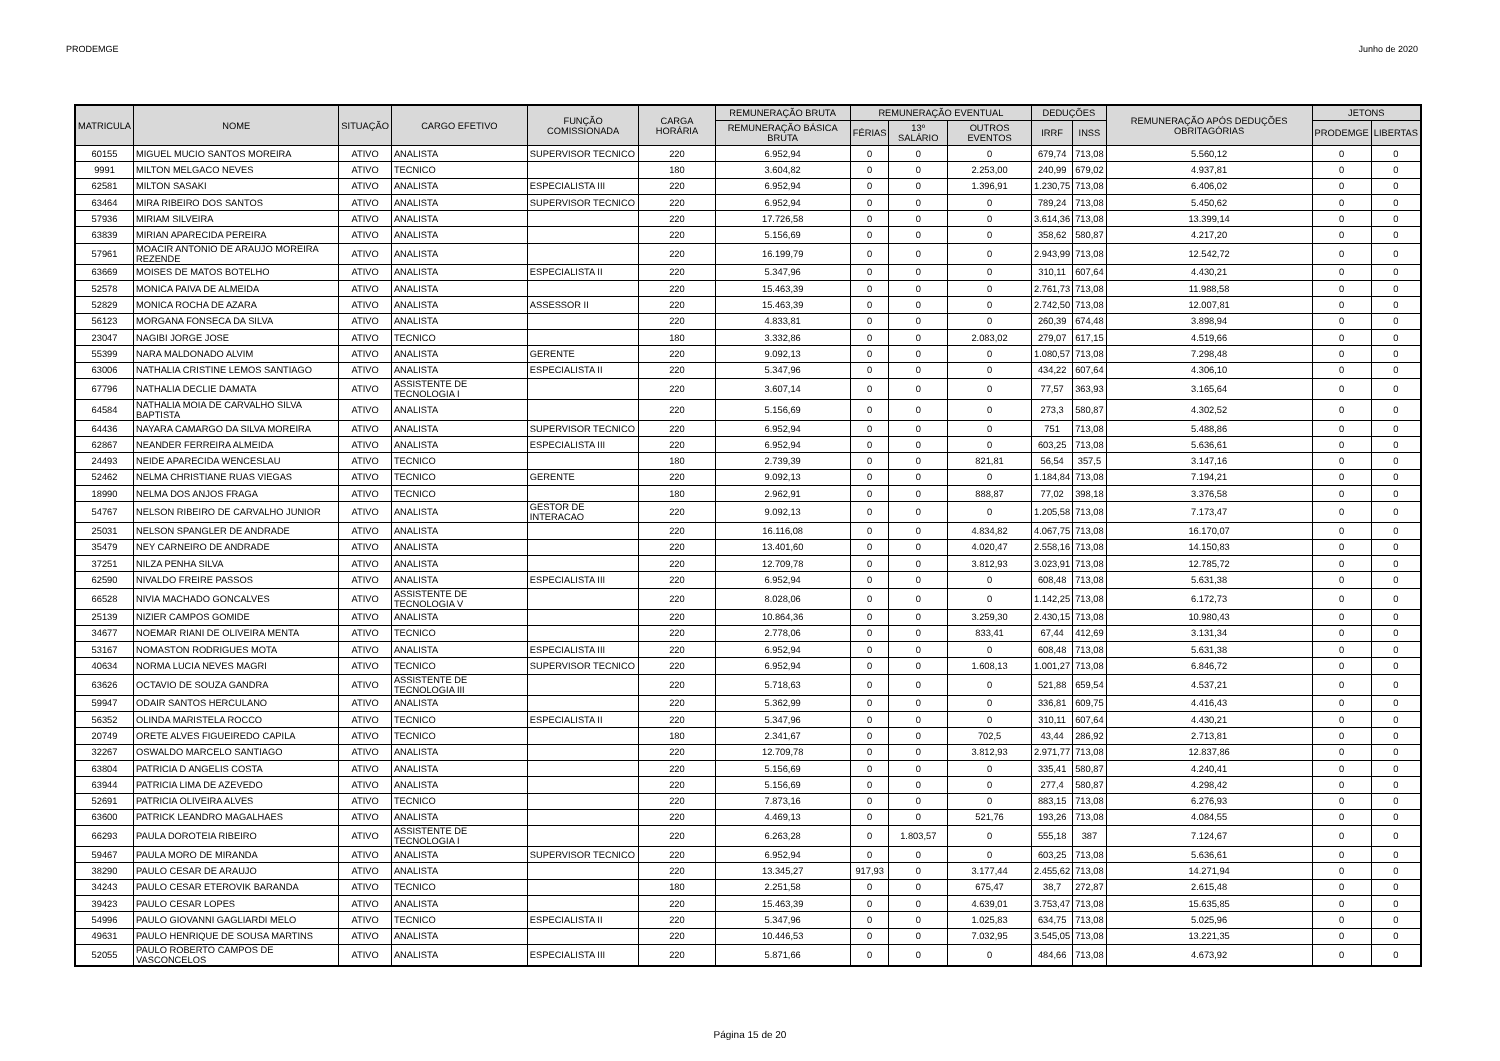PRODEMGE Junho de 2020
| MATRICULA | NOME | SITUAÇÃO | CARGO EFETIVO | FUNÇÃO COMISSIONADA | CARGA HORÁRIA | REMUNERAÇÃO BRUTA | REMUNERAÇÃO EVENTUAL | | | DEDUÇÕES | | REMUNERAÇÃO APÓS DEDUÇÕES OBRITAGÓRIAS | JETONS | |
| --- | --- | --- | --- | --- | --- | --- | --- | --- | --- | --- | --- | --- | --- | --- |
| | | | | | | REMUNERAÇÃO BÁSICA BRUTA | FÉRIAS | 13º SALÁRIO | OUTROS EVENTOS | IRRF | INSS | | PRODEMGE | LIBERTAS |
| 60155 | MIGUEL MUCIO SANTOS MOREIRA | ATIVO | ANALISTA | SUPERVISOR TECNICO | 220 | 6.952,94 | 0 | 0 | 0 | 679,74 | 713,08 | 5.560,12 | 0 | 0 |
| 9991 | MILTON MELGACO NEVES | ATIVO | TECNICO | | 180 | 3.604,82 | 0 | 0 | 2.253,00 | 240,99 | 679,02 | 4.937,81 | 0 | 0 |
| 62581 | MILTON SASAKI | ATIVO | ANALISTA | ESPECIALISTA III | 220 | 6.952,94 | 0 | 0 | 1.396,91 | 1.230,75 | 713,08 | 6.406,02 | 0 | 0 |
| 63464 | MIRA RIBEIRO DOS SANTOS | ATIVO | ANALISTA | SUPERVISOR TECNICO | 220 | 6.952,94 | 0 | 0 | 0 | 789,24 | 713,08 | 5.450,62 | 0 | 0 |
| 57936 | MIRIAM SILVEIRA | ATIVO | ANALISTA | | 220 | 17.726,58 | 0 | 0 | 0 | 3.614,36 | 713,08 | 13.399,14 | 0 | 0 |
| 63839 | MIRIAN APARECIDA PEREIRA | ATIVO | ANALISTA | | 220 | 5.156,69 | 0 | 0 | 0 | 358,62 | 580,87 | 4.217,20 | 0 | 0 |
| 57961 | MOACIR ANTONIO DE ARAUJO MOREIRA REZENDE | ATIVO | ANALISTA | | 220 | 16.199,79 | 0 | 0 | 0 | 2.943,99 | 713,08 | 12.542,72 | 0 | 0 |
| 63669 | MOISES DE MATOS BOTELHO | ATIVO | ANALISTA | ESPECIALISTA II | 220 | 5.347,96 | 0 | 0 | 0 | 310,11 | 607,64 | 4.430,21 | 0 | 0 |
| 52578 | MONICA PAIVA DE ALMEIDA | ATIVO | ANALISTA | | 220 | 15.463,39 | 0 | 0 | 0 | 2.761,73 | 713,08 | 11.988,58 | 0 | 0 |
| 52829 | MONICA ROCHA DE AZARA | ATIVO | ANALISTA | ASSESSOR II | 220 | 15.463,39 | 0 | 0 | 0 | 2.742,50 | 713,08 | 12.007,81 | 0 | 0 |
| 56123 | MORGANA FONSECA DA SILVA | ATIVO | ANALISTA | | 220 | 4.833,81 | 0 | 0 | 0 | 260,39 | 674,48 | 3.898,94 | 0 | 0 |
| 23047 | NAGIBI JORGE JOSE | ATIVO | TECNICO | | 180 | 3.332,86 | 0 | 0 | 2.083,02 | 279,07 | 617,15 | 4.519,66 | 0 | 0 |
| 55399 | NARA MALDONADO ALVIM | ATIVO | ANALISTA | GERENTE | 220 | 9.092,13 | 0 | 0 | 0 | 1.080,57 | 713,08 | 7.298,48 | 0 | 0 |
| 63006 | NATHALIA CRISTINE LEMOS SANTIAGO | ATIVO | ANALISTA | ESPECIALISTA II | 220 | 5.347,96 | 0 | 0 | 0 | 434,22 | 607,64 | 4.306,10 | 0 | 0 |
| 67796 | NATHALIA DECLIE DAMATA | ATIVO | ASSISTENTE DE TECNOLOGIA I | | 220 | 3.607,14 | 0 | 0 | 0 | 77,57 | 363,93 | 3.165,64 | 0 | 0 |
| 64584 | NATHALIA MOIA DE CARVALHO SILVA BAPTISTA | ATIVO | ANALISTA | | 220 | 5.156,69 | 0 | 0 | 0 | 273,3 | 580,87 | 4.302,52 | 0 | 0 |
| 64436 | NAYARA CAMARGO DA SILVA MOREIRA | ATIVO | ANALISTA | SUPERVISOR TECNICO | 220 | 6.952,94 | 0 | 0 | 0 | 751 | 713,08 | 5.488,86 | 0 | 0 |
| 62867 | NEANDER FERREIRA ALMEIDA | ATIVO | ANALISTA | ESPECIALISTA III | 220 | 6.952,94 | 0 | 0 | 0 | 603,25 | 713,08 | 5.636,61 | 0 | 0 |
| 24493 | NEIDE APARECIDA WENCESLAU | ATIVO | TECNICO | | 180 | 2.739,39 | 0 | 0 | 821,81 | 56,54 | 357,5 | 3.147,16 | 0 | 0 |
| 52462 | NELMA CHRISTIANE RUAS VIEGAS | ATIVO | TECNICO | GERENTE | 220 | 9.092,13 | 0 | 0 | 0 | 1.184,84 | 713,08 | 7.194,21 | 0 | 0 |
| 18990 | NELMA DOS ANJOS FRAGA | ATIVO | TECNICO | | 180 | 2.962,91 | 0 | 0 | 888,87 | 77,02 | 398,18 | 3.376,58 | 0 | 0 |
| 54767 | NELSON RIBEIRO DE CARVALHO JUNIOR | ATIVO | ANALISTA | GESTOR DE INTERACAO | 220 | 9.092,13 | 0 | 0 | 0 | 1.205,58 | 713,08 | 7.173,47 | 0 | 0 |
| 25031 | NELSON SPANGLER DE ANDRADE | ATIVO | ANALISTA | | 220 | 16.116,08 | 0 | 0 | 4.834,82 | 4.067,75 | 713,08 | 16.170,07 | 0 | 0 |
| 35479 | NEY CARNEIRO DE ANDRADE | ATIVO | ANALISTA | | 220 | 13.401,60 | 0 | 0 | 4.020,47 | 2.558,16 | 713,08 | 14.150,83 | 0 | 0 |
| 37251 | NILZA PENHA SILVA | ATIVO | ANALISTA | | 220 | 12.709,78 | 0 | 0 | 3.812,93 | 3.023,91 | 713,08 | 12.785,72 | 0 | 0 |
| 62590 | NIVALDO FREIRE PASSOS | ATIVO | ANALISTA | ESPECIALISTA III | 220 | 6.952,94 | 0 | 0 | 0 | 608,48 | 713,08 | 5.631,38 | 0 | 0 |
| 66528 | NIVIA MACHADO GONCALVES | ATIVO | ASSISTENTE DE TECNOLOGIA V | | 220 | 8.028,06 | 0 | 0 | 0 | 1.142,25 | 713,08 | 6.172,73 | 0 | 0 |
| 25139 | NIZIER CAMPOS GOMIDE | ATIVO | ANALISTA | | 220 | 10.864,36 | 0 | 0 | 3.259,30 | 2.430,15 | 713,08 | 10.980,43 | 0 | 0 |
| 34677 | NOEMAR RIANI DE OLIVEIRA MENTA | ATIVO | TECNICO | | 220 | 2.778,06 | 0 | 0 | 833,41 | 67,44 | 412,69 | 3.131,34 | 0 | 0 |
| 53167 | NOMASTON RODRIGUES MOTA | ATIVO | ANALISTA | ESPECIALISTA III | 220 | 6.952,94 | 0 | 0 | 0 | 608,48 | 713,08 | 5.631,38 | 0 | 0 |
| 40634 | NORMA LUCIA NEVES MAGRI | ATIVO | TECNICO | SUPERVISOR TECNICO | 220 | 6.952,94 | 0 | 0 | 1.608,13 | 1.001,27 | 713,08 | 6.846,72 | 0 | 0 |
| 63626 | OCTAVIO DE SOUZA GANDRA | ATIVO | ASSISTENTE DE TECNOLOGIA III | | 220 | 5.718,63 | 0 | 0 | 0 | 521,88 | 659,54 | 4.537,21 | 0 | 0 |
| 59947 | ODAIR SANTOS HERCULANO | ATIVO | ANALISTA | | 220 | 5.362,99 | 0 | 0 | 0 | 336,81 | 609,75 | 4.416,43 | 0 | 0 |
| 56352 | OLINDA MARISTELA ROCCO | ATIVO | TECNICO | ESPECIALISTA II | 220 | 5.347,96 | 0 | 0 | 0 | 310,11 | 607,64 | 4.430,21 | 0 | 0 |
| 20749 | ORETE ALVES FIGUEIREDO CAPILA | ATIVO | TECNICO | | 180 | 2.341,67 | 0 | 0 | 702,5 | 43,44 | 286,92 | 2.713,81 | 0 | 0 |
| 32267 | OSWALDO MARCELO SANTIAGO | ATIVO | ANALISTA | | 220 | 12.709,78 | 0 | 0 | 3.812,93 | 2.971,77 | 713,08 | 12.837,86 | 0 | 0 |
| 63804 | PATRICIA D ANGELIS COSTA | ATIVO | ANALISTA | | 220 | 5.156,69 | 0 | 0 | 0 | 335,41 | 580,87 | 4.240,41 | 0 | 0 |
| 63944 | PATRICIA LIMA DE AZEVEDO | ATIVO | ANALISTA | | 220 | 5.156,69 | 0 | 0 | 0 | 277,4 | 580,87 | 4.298,42 | 0 | 0 |
| 52691 | PATRICIA OLIVEIRA ALVES | ATIVO | TECNICO | | 220 | 7.873,16 | 0 | 0 | 0 | 883,15 | 713,08 | 6.276,93 | 0 | 0 |
| 63600 | PATRICK LEANDRO MAGALHAES | ATIVO | ANALISTA | | 220 | 4.469,13 | 0 | 0 | 521,76 | 193,26 | 713,08 | 4.084,55 | 0 | 0 |
| 66293 | PAULA DOROTEIA RIBEIRO | ATIVO | ASSISTENTE DE TECNOLOGIA I | | 220 | 6.263,28 | 0 | 1.803,57 | 0 | 555,18 | 387 | 7.124,67 | 0 | 0 |
| 59467 | PAULA MORO DE MIRANDA | ATIVO | ANALISTA | SUPERVISOR TECNICO | 220 | 6.952,94 | 0 | 0 | 0 | 603,25 | 713,08 | 5.636,61 | 0 | 0 |
| 38290 | PAULO CESAR DE ARAUJO | ATIVO | ANALISTA | | 220 | 13.345,27 | 917,93 | 0 | 3.177,44 | 2.455,62 | 713,08 | 14.271,94 | 0 | 0 |
| 34243 | PAULO CESAR ETEROVIK BARANDA | ATIVO | TECNICO | | 180 | 2.251,58 | 0 | 0 | 675,47 | 38,7 | 272,87 | 2.615,48 | 0 | 0 |
| 39423 | PAULO CESAR LOPES | ATIVO | ANALISTA | | 220 | 15.463,39 | 0 | 0 | 4.639,01 | 3.753,47 | 713,08 | 15.635,85 | 0 | 0 |
| 54996 | PAULO GIOVANNI GAGLIARDI MELO | ATIVO | TECNICO | ESPECIALISTA II | 220 | 5.347,96 | 0 | 0 | 1.025,83 | 634,75 | 713,08 | 5.025,96 | 0 | 0 |
| 49631 | PAULO HENRIQUE DE SOUSA MARTINS | ATIVO | ANALISTA | | 220 | 10.446,53 | 0 | 0 | 7.032,95 | 3.545,05 | 713,08 | 13.221,35 | 0 | 0 |
| 52055 | PAULO ROBERTO CAMPOS DE VASCONCELOS | ATIVO | ANALISTA | ESPECIALISTA III | 220 | 5.871,66 | 0 | 0 | 0 | 484,66 | 713,08 | 4.673,92 | 0 | 0 |
Página 15 de 20